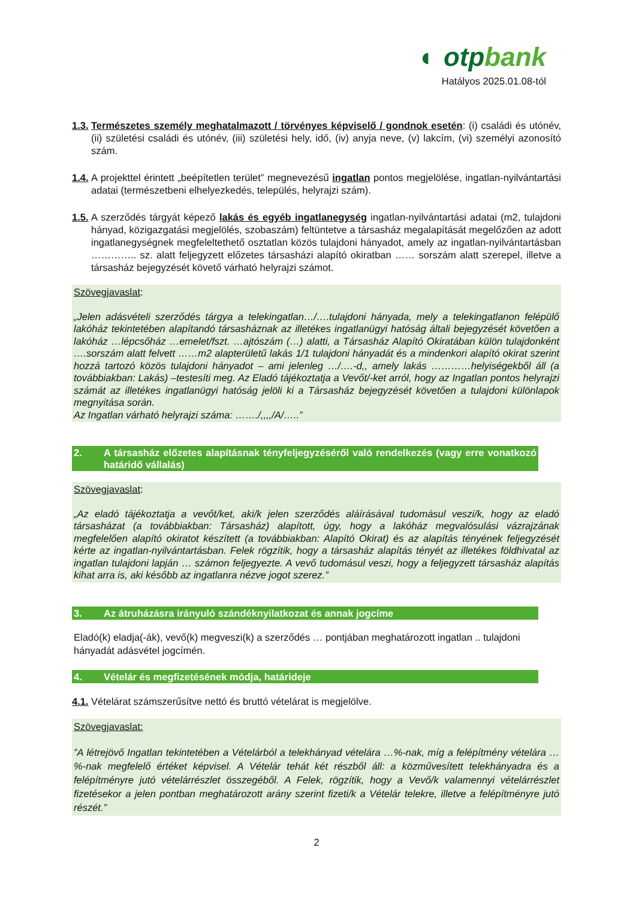◐ otpbank
Hatályos 2025.01.08-tól
1.3. Természetes személy meghatalmazott / törvényes képviselő / gondnok esetén: (i) családi és utónév, (ii) születési családi és utónév, (iii) születési hely, idő, (iv) anyja neve, (v) lakcím, (vi) személyi azonosító szám.
1.4. A projekttel érintett „beépítetlen terület” megnevezésű ingatlan pontos megjelölése, ingatlan-nyilvántartási adatai (természetbeni elhelyezkedés, település, helyrajzi szám).
1.5. A szerződés tárgyát képező lakás és egyéb ingatlanegység ingatlan-nyilvántartási adatai (m2, tulajdoni hányad, közigazgatási megjelölés, szobaszám) feltüntetve a társasház megalapítását megelőzően az adott ingatlanegységnek megfeleltethető osztatlan közös tulajdoni hányadot, amely az ingatlan-nyilvántartásban ………….. sz. alatt feljegyzett előzetes társasházi alapító okiratban …… sorszám alatt szerepel, illetve a társasház bejegyzését követő várható helyrajzi számot.
Szövegjavaslat:
„Jelen adásvételi szerződés tárgya a telekingatlan…/….tulajdoni hányada, mely a telekingatlanon felépülő lakóház tekintetében alapítandó társasháznak az illetékes ingatlanügyi hatóság általi bejegyzését követően a lakóház …lépcsőház …emelet/fszt. …ajtószám (…) alatti, a Társasház Alapító Okiratában külön tulajdonként ….sorszám alatt felvett ……m2 alapterületű lakás 1/1 tulajdoni hányadát és a mindenkori alapító okirat szerint hozzá tartozó közös tulajdoni hányadot – ami jelenleg …/….-d,, amely lakás …………helyiségekből áll (a továbbiakban: Lakás) –testesíti meg. Az Eladó tájékoztatja a Vevőt/-ket arról, hogy az Ingatlan pontos helyrajzi számát az illetékes ingatlanügyi hatóság jelöli ki a Társasház bejegyzését követően a tulajdoni különlapok megnyitása során.
Az Ingatlan várható helyrajzi száma: ……./,,,,/A/…..”
2. A társasház előzetes alapításnak tényfeljegyzéséről való rendelkezés (vagy erre vonatkozó határidő vállalás)
Szövegjavaslat:
„Az eladó tájékoztatja a vevőt/ket, aki/k jelen szerződés aláírásával tudomásul veszi/k, hogy az eladó társasházat (a továbbiakban: Társasház) alapított, úgy, hogy a lakóház megvalósulási vázrajzának megfelelően alapító okiratot készített (a továbbiakban: Alapító Okirat) és az alapítás tényének feljegyzését kérte az ingatlan-nyilvántartásban. Felek rögzítik, hogy a társasház alapítás tényét az illetékes földhivatal az ingatlan tulajdoni lapján … számon feljegyezte. A vevő tudomásul veszi, hogy a feljegyzett társasház alapítás kihat arra is, aki később az ingatlanra nézve jogot szerez.”
3. Az átruházásra irányuló szándéknyilatkozat és annak jogcíme
Eladó(k) eladja(-ák), vevő(k) megveszi(k) a szerződés … pontjában meghatározott ingatlan .. tulajdoni hányadát adásvétel jogcímén.
4. Vételár és megfizetésének módja, határideje
4.1. Vételárat számszerűsítve nettó és bruttó vételárat is megjelölve.
Szövegjavaslat:”A létrejövő Ingatlan tekintetében a Vételárból a telekhányad vételára …%-nak, míg a felépítmény vételára …%-nak megfelelő értéket képvisel. A Vételár tehát két részből áll: a közművesített telekhányadra és a felépítményre jutó vételárrészlet összegéből. A Felek, rögzítik, hogy a Vevő/k valamennyi vételárrészlet fizetésekor a jelen pontban meghatározott arány szerint fizeti/k a Vételár telekre, illetve a felépítményre jutó részét.”
2